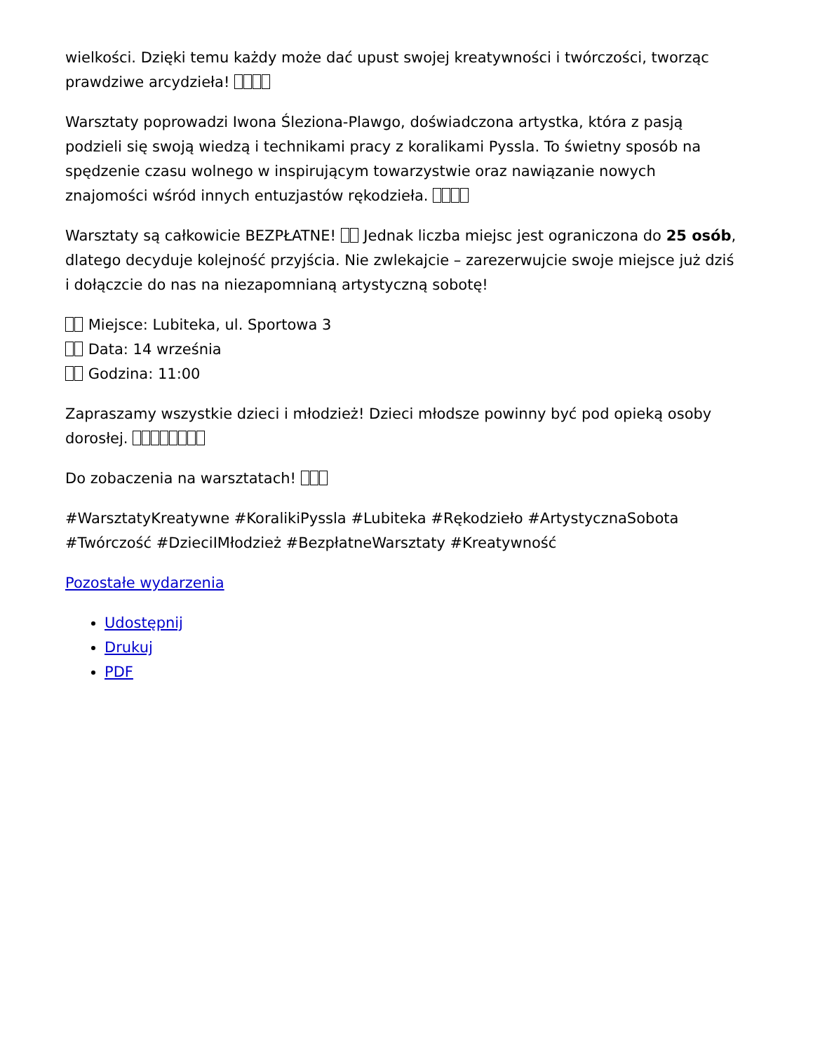wielkości. Dzięki temu każdy może dać upust swojej kreatywności i twórczości, tworząc prawdziwe arcydzieła!
Warsztaty poprowadzi Iwona Śleziona-Plawgo, doświadczona artystka, która z pasją podzieli się swoją wiedzą i technikami pracy z koralikami Pyssla. To świetny sposób na spędzenie czasu wolnego w inspirującym towarzystwie oraz nawiązanie nowych znajomości wśród innych entuzjastów rękodzieła.
Warsztaty są całkowicie BEZPŁATNE! Jednak liczba miejsc jest ograniczona do 25 osób, dlatego decyduje kolejność przyjścia. Nie zwlekajcie – zarezerwujcie swoje miejsce już dziś i dołączcie do nas na niezapomnianą artystyczną sobotę!
Miejsce: Lubiteka, ul. Sportowa 3
Data: 14 września
Godzina: 11:00
Zapraszamy wszystkie dzieci i młodzież! Dzieci młodsze powinny być pod opieką osoby dorosłej.
Do zobaczenia na warsztatach!
#WarsztatyKreatywne #KoralikiPyssla #Lubiteka #Rękodzieło #ArtystycznaSobota #Twórczość #DzieciIMłodzież #BezpłatneWarsztaty #Kreatywność
Pozostałe wydarzenia
Udostępnij
Drukuj
PDF